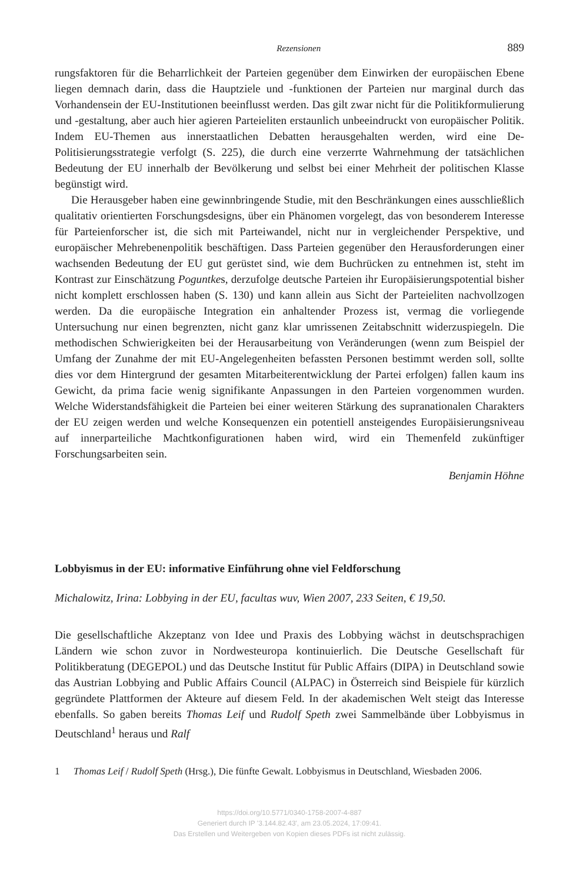Rezensionen 889
rungsfaktoren für die Beharrlichkeit der Parteien gegenüber dem Einwirken der europäischen Ebene liegen demnach darin, dass die Hauptziele und -funktionen der Parteien nur marginal durch das Vorhandensein der EU-Institutionen beeinflusst werden. Das gilt zwar nicht für die Politikformulierung und -gestaltung, aber auch hier agieren Parteieliten erstaunlich unbeeindruckt von europäischer Politik. Indem EU-Themen aus innerstaatlichen Debatten herausgehalten werden, wird eine De-Politisierungsstrategie verfolgt (S. 225), die durch eine verzerrte Wahrnehmung der tatsächlichen Bedeutung der EU innerhalb der Bevölkerung und selbst bei einer Mehrheit der politischen Klasse begünstigt wird.
Die Herausgeber haben eine gewinnbringende Studie, mit den Beschränkungen eines ausschließlich qualitativ orientierten Forschungsdesigns, über ein Phänomen vorgelegt, das von besonderem Interesse für Parteienforscher ist, die sich mit Parteiwandel, nicht nur in vergleichender Perspektive, und europäischer Mehrebenenpolitik beschäftigen. Dass Parteien gegenüber den Herausforderungen einer wachsenden Bedeutung der EU gut gerüstet sind, wie dem Buchrücken zu entnehmen ist, steht im Kontrast zur Einschätzung Poguntkes, derzufolge deutsche Parteien ihr Europäisierungspotential bisher nicht komplett erschlossen haben (S. 130) und kann allein aus Sicht der Parteieliten nachvollzogen werden. Da die europäische Integration ein anhaltender Prozess ist, vermag die vorliegende Untersuchung nur einen begrenzten, nicht ganz klar umrissenen Zeitabschnitt widerzuspiegeln. Die methodischen Schwierigkeiten bei der Herausarbeitung von Veränderungen (wenn zum Beispiel der Umfang der Zunahme der mit EU-Angelegenheiten befassten Personen bestimmt werden soll, sollte dies vor dem Hintergrund der gesamten Mitarbeiterentwicklung der Partei erfolgen) fallen kaum ins Gewicht, da prima facie wenig signifikante Anpassungen in den Parteien vorgenommen wurden. Welche Widerstandsfähigkeit die Parteien bei einer weiteren Stärkung des supranationalen Charakters der EU zeigen werden und welche Konsequenzen ein potentiell ansteigendes Europäisierungsniveau auf innerparteiliche Machtkonfigurationen haben wird, wird ein Themenfeld zukünftiger Forschungsarbeiten sein.
Benjamin Höhne
Lobbyismus in der EU: informative Einführung ohne viel Feldforschung
Michalowitz, Irina: Lobbying in der EU, facultas wuv, Wien 2007, 233 Seiten, € 19,50.
Die gesellschaftliche Akzeptanz von Idee und Praxis des Lobbying wächst in deutschsprachigen Ländern wie schon zuvor in Nordwesteuropa kontinuierlich. Die Deutsche Gesellschaft für Politikberatung (DEGEPOL) und das Deutsche Institut für Public Affairs (DIPA) in Deutschland sowie das Austrian Lobbying and Public Affairs Council (ALPAC) in Österreich sind Beispiele für kürzlich gegründete Plattformen der Akteure auf diesem Feld. In der akademischen Welt steigt das Interesse ebenfalls. So gaben bereits Thomas Leif und Rudolf Speth zwei Sammelbände über Lobbyismus in Deutschland<sup>1</sup> heraus und Ralf
1 Thomas Leif / Rudolf Speth (Hrsg.), Die fünfte Gewalt. Lobbyismus in Deutschland, Wiesbaden 2006.
https://doi.org/10.5771/0340-1758-2007-4-887
Generiert durch IP '3.144.82.43', am 23.05.2024, 17:09:41.
Das Erstellen und Weitergeben von Kopien dieses PDFs ist nicht zulässig.